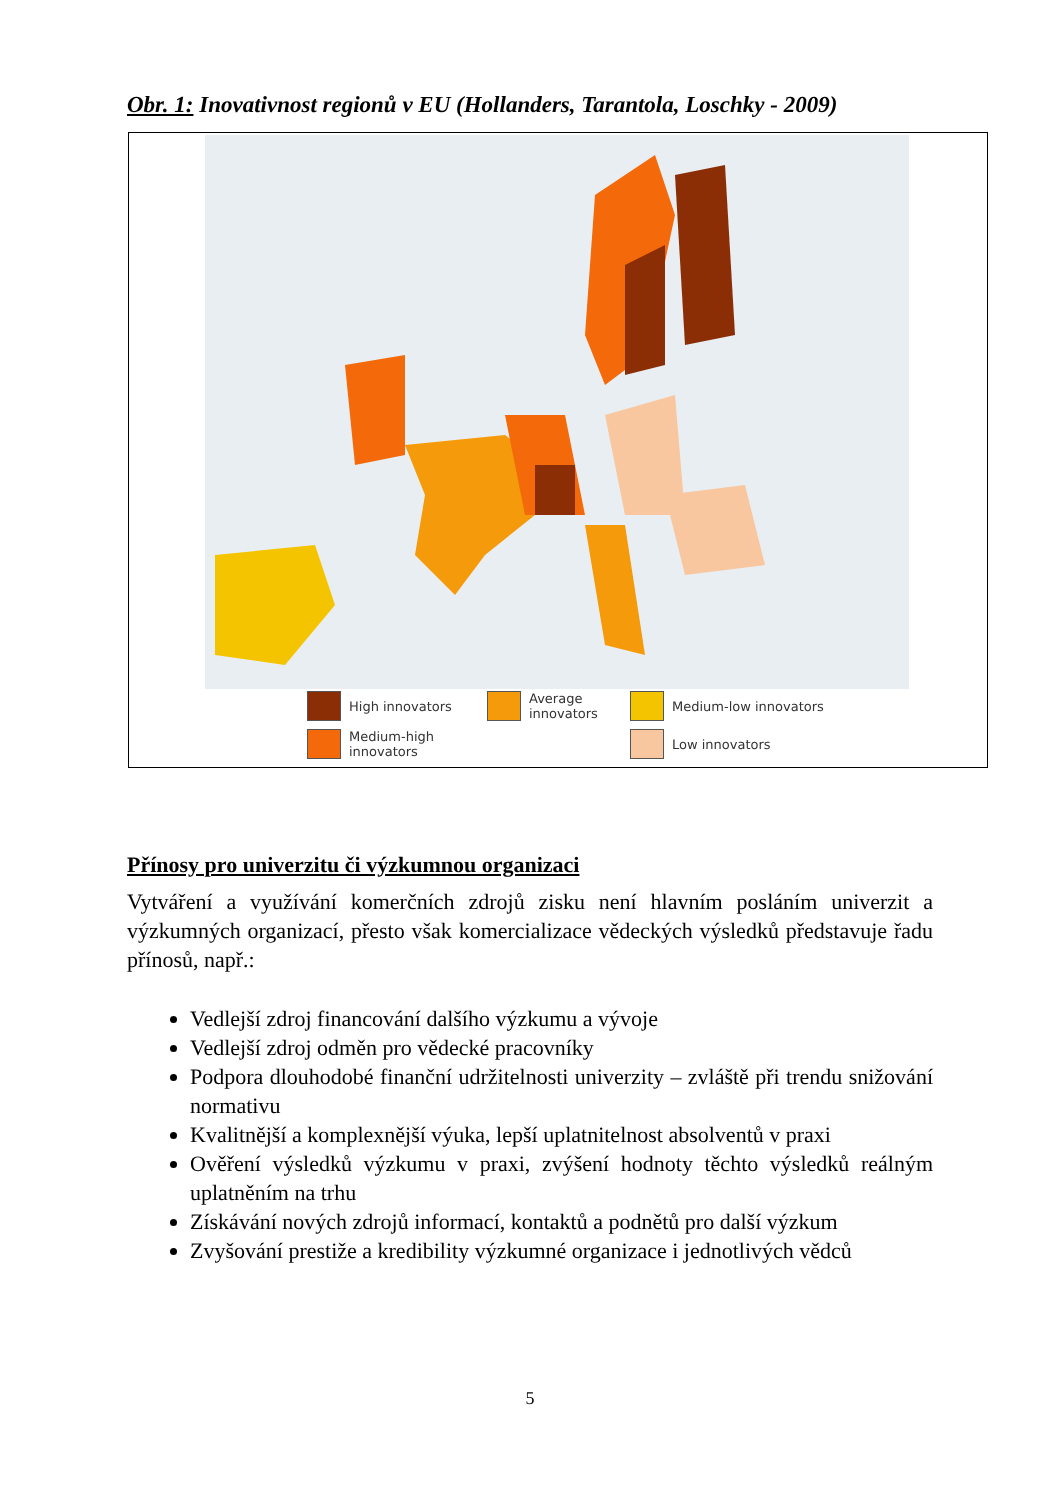Obr. 1: Inovativnost regionů v EU (Hollanders, Tarantola, Loschky - 2009)
High innovators
Average innovators
Medium-low innovators
Medium-high innovators
Low innovators
Přínosy pro univerzitu či výzkumnou organizaci
Vytváření a využívání komerčních zdrojů zisku není hlavním posláním univerzit a výzkumných organizací, přesto však komercializace vědeckých výsledků představuje řadu přínosů, např.:
Vedlejší zdroj financování dalšího výzkumu a vývoje
Vedlejší zdroj odměn pro vědecké pracovníky
Podpora dlouhodobé finanční udržitelnosti univerzity – zvláště při trendu snižování normativu
Kvalitnější a komplexnější výuka, lepší uplatnitelnost absolventů v praxi
Ověření výsledků výzkumu v praxi, zvýšení hodnoty těchto výsledků reálným uplatněním na trhu
Získávání nových zdrojů informací, kontaktů a podnětů pro další výzkum
Zvyšování prestiže a kredibility výzkumné organizace i jednotlivých vědců
5